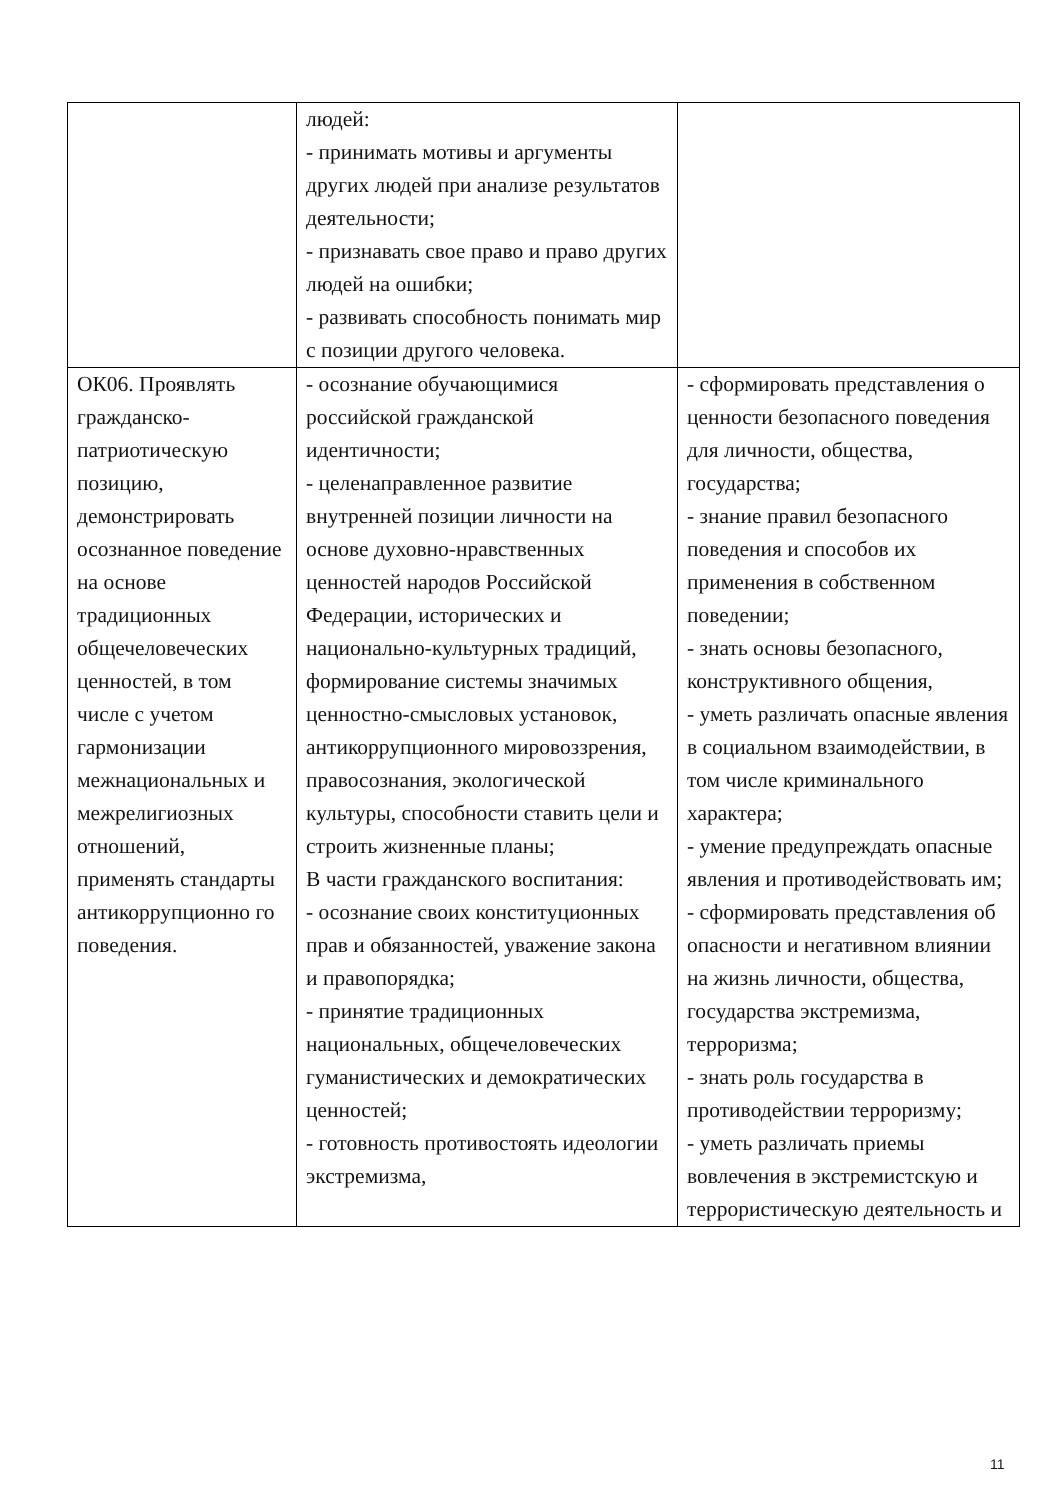| | людей: - принимать мотивы и аргументы других людей при анализе результатов деятельности; - признавать свое право и право других людей на ошибки; - развивать способность понимать мир с позиции другого человека. | |
| ОК06. Проявлять гражданско-патриотическую позицию, демонстрировать осознанное поведение на основе традиционных общечеловеческих ценностей, в том числе с учетом гармонизации межнациональных и межрелигиозных отношений, применять стандарты антикоррупционно го поведения. | - осознание обучающимися российской гражданской идентичности; - целенаправленное развитие внутренней позиции личности на основе духовно-нравственных ценностей народов Российской Федерации, исторических и национально-культурных традиций, формирование системы значимых ценностно-смысловых установок, антикоррупционного мировоззрения, правосознания, экологической культуры, способности ставить цели и строить жизненные планы; В части гражданского воспитания: - осознание своих конституционных прав и обязанностей, уважение закона и правопорядка; - принятие традиционных национальных, общечеловеческих гуманистических и демократических ценностей; - готовность противостоять идеологии экстремизма, | - сформировать представления о ценности безопасного поведения для личности, общества, государства; - знание правил безопасного поведения и способов их применения в собственном поведении; - знать основы безопасного, конструктивного общения, - уметь различать опасные явления в социальном взаимодействии, в том числе криминального характера; - умение предупреждать опасные явления и противодействовать им; - сформировать представления об опасности и негативном влиянии на жизнь личности, общества, государства экстремизма, терроризма; - знать роль государства в противодействии терроризму; - уметь различать приемы вовлечения в экстремистскую и террористическую деятельность и |
11